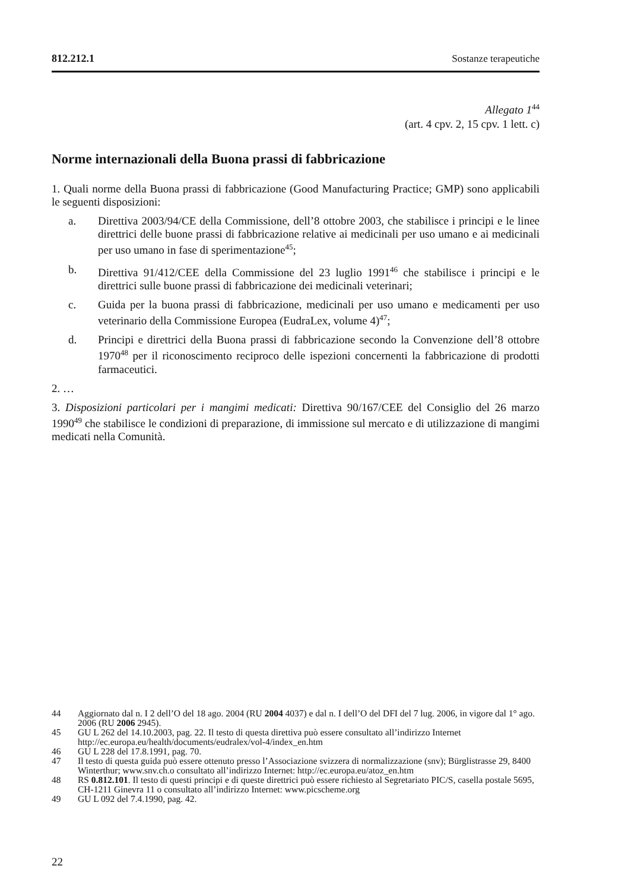812.212.1 Sostanze terapeutiche
Allegato 1<sup>44</sup>
(art. 4 cpv. 2, 15 cpv. 1 lett. c)
Norme internazionali della Buona prassi di fabbricazione
1. Quali norme della Buona prassi di fabbricazione (Good Manufacturing Practice; GMP) sono applicabili le seguenti disposizioni:
a. Direttiva 2003/94/CE della Commissione, dell’8 ottobre 2003, che stabilisce i principi e le linee direttrici delle buone prassi di fabbricazione relative ai medicinali per uso umano e ai medicinali per uso umano in fase di sperimentazione<sup>45</sup>;
b. Direttiva 91/412/CEE della Commissione del 23 luglio 1991<sup>46</sup> che stabilisce i principi e le direttrici sulle buone prassi di fabbricazione dei medicinali veterinari;
c. Guida per la buona prassi di fabbricazione, medicinali per uso umano e medicamenti per uso veterinario della Commissione Europea (EudraLex, volume 4)<sup>47</sup>;
d. Principi e direttrici della Buona prassi di fabbricazione secondo la Convenzione dell’8 ottobre 1970<sup>48</sup> per il riconoscimento reciproco delle ispezioni concernenti la fabbricazione di prodotti farmaceutici.
2. …
3. Disposizioni particolari per i mangimi medicati: Direttiva 90/167/CEE del Consiglio del 26 marzo 1990<sup>49</sup> che stabilisce le condizioni di preparazione, di immissione sul mercato e di utilizzazione di mangimi medicati nella Comunità.
44 Aggiornato dal n. I 2 dell’O del 18 ago. 2004 (RU 2004 4037) e dal n. I dell’O del DFI del 7 lug. 2006, in vigore dal 1° ago. 2006 (RU 2006 2945).
45 GU L 262 del 14.10.2003, pag. 22. Il testo di questa direttiva può essere consultato all’indirizzo Internet http://ec.europa.eu/health/documents/eudralex/vol-4/index_en.htm
46 GU L 228 del 17.8.1991, pag. 70.
47 Il testo di questa guida può essere ottenuto presso l’Associazione svizzera di normalizzazione (snv); Bürglistrasse 29, 8400 Winterthur; www.snv.ch.o consultato all’indirizzo Internet: http://ec.europa.eu/atoz_en.htm
48 RS 0.812.101. Il testo di questi principi e di queste direttrici può essere richiesto al Segretariato PIC/S, casella postale 5695, CH-1211 Ginevra 11 o consultato all’indirizzo Internet: www.picscheme.org
49 GU L 092 del 7.4.1990, pag. 42.
22